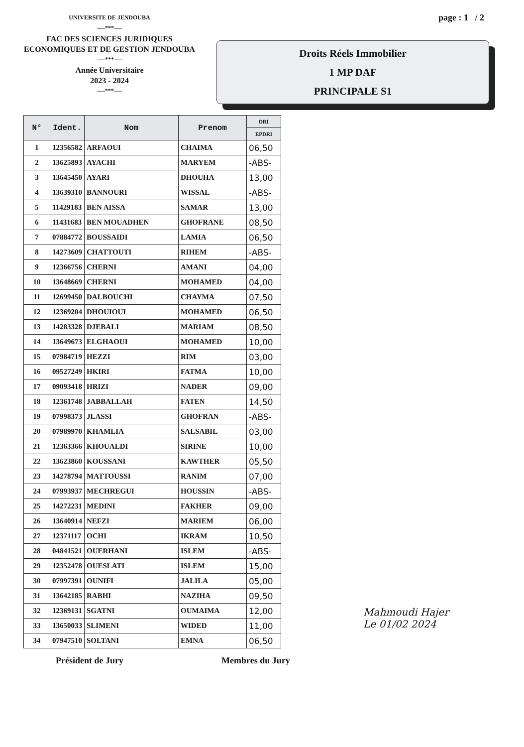UNIVERSITE DE JENDOUBA
----***----
FAC DES SCIENCES JURIDIQUES
ECONOMIQUES ET DE GESTION JENDOUBA
----***----
Année Universitaire
2023 - 2024
----***----
page : 1 / 2
Droits Réels Immobilier
1 MP DAF
PRINCIPALE S1
| N° | Ident. | Nom | Prenom | DRI |
| --- | --- | --- | --- | --- |
| | | | | EPDRI |
| 1 | 12356582 | ARFAOUI | CHAIMA | 06,50 |
| 2 | 13625893 | AYACHI | MARYEM | -ABS- |
| 3 | 13645450 | AYARI | DHOUHA | 13,00 |
| 4 | 13639310 | BANNOURI | WISSAL | -ABS- |
| 5 | 11429183 | BEN AISSA | SAMAR | 13,00 |
| 6 | 11431683 | BEN MOUADHEN | GHOFRANE | 08,50 |
| 7 | 07884772 | BOUSSAIDI | LAMIA | 06,50 |
| 8 | 14273609 | CHATTOUTI | RIHEM | -ABS- |
| 9 | 12366756 | CHERNI | AMANI | 04,00 |
| 10 | 13648669 | CHERNI | MOHAMED | 04,00 |
| 11 | 12699450 | DALBOUCHI | CHAYMA | 07,50 |
| 12 | 12369204 | DHOUIOUI | MOHAMED | 06,50 |
| 13 | 14283328 | DJEBALI | MARIAM | 08,50 |
| 14 | 13649673 | ELGHAOUI | MOHAMED | 10,00 |
| 15 | 07984719 | HEZZI | RIM | 03,00 |
| 16 | 09527249 | HKIRI | FATMA | 10,00 |
| 17 | 09093418 | HRIZI | NADER | 09,00 |
| 18 | 12361748 | JABBALLAH | FATEN | 14,50 |
| 19 | 07998373 | JLASSI | GHOFRAN | -ABS- |
| 20 | 07989970 | KHAMLIA | SALSABIL | 03,00 |
| 21 | 12363366 | KHOUALDI | SIRINE | 10,00 |
| 22 | 13623860 | KOUSSANI | KAWTHER | 05,50 |
| 23 | 14278794 | MATTOUSSI | RANIM | 07,00 |
| 24 | 07993937 | MECHREGUI | HOUSSIN | -ABS- |
| 25 | 14272231 | MEDINI | FAKHER | 09,00 |
| 26 | 13640914 | NEFZI | MARIEM | 06,00 |
| 27 | 12371117 | OCHI | IKRAM | 10,50 |
| 28 | 04841521 | OUERHANI | ISLEM | -ABS- |
| 29 | 12352478 | OUESLATI | ISLEM | 15,00 |
| 30 | 07997391 | OUNIFI | JALILA | 05,00 |
| 31 | 13642185 | RABHI | NAZIHA | 09,50 |
| 32 | 12369131 | SGATNI | OUMAIMA | 12,00 |
| 33 | 13650033 | SLIMENI | WIDED | 11,00 |
| 34 | 07947510 | SOLTANI | EMNA | 06,50 |
Président de Jury Membres du Jury
Mahmoudi Hajer
Le 01/02 2024